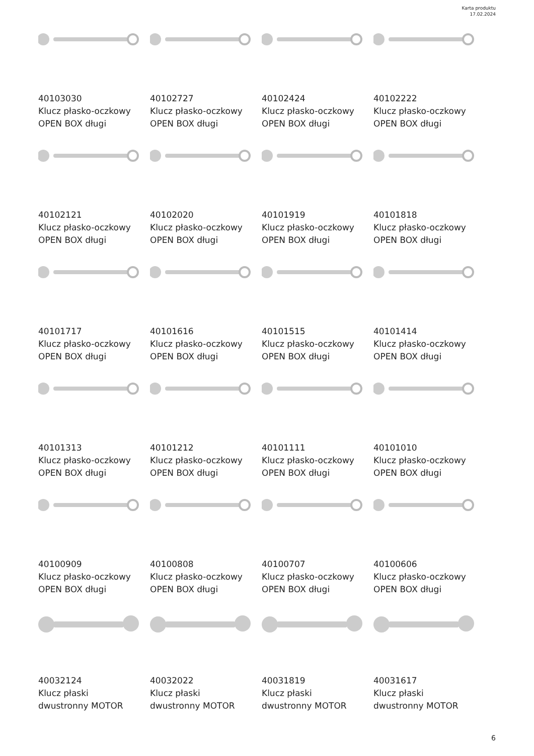Karta produktu
17.02.2024
40103030
Klucz płasko-oczkowy
OPEN BOX długi
40102727
Klucz płasko-oczkowy
OPEN BOX długi
40102424
Klucz płasko-oczkowy
OPEN BOX długi
40102222
Klucz płasko-oczkowy
OPEN BOX długi
40102121
Klucz płasko-oczkowy
OPEN BOX długi
40102020
Klucz płasko-oczkowy
OPEN BOX długi
40101919
Klucz płasko-oczkowy
OPEN BOX długi
40101818
Klucz płasko-oczkowy
OPEN BOX długi
40101717
Klucz płasko-oczkowy
OPEN BOX długi
40101616
Klucz płasko-oczkowy
OPEN BOX długi
40101515
Klucz płasko-oczkowy
OPEN BOX długi
40101414
Klucz płasko-oczkowy
OPEN BOX długi
40101313
Klucz płasko-oczkowy
OPEN BOX długi
40101212
Klucz płasko-oczkowy
OPEN BOX długi
40101111
Klucz płasko-oczkowy
OPEN BOX długi
40101010
Klucz płasko-oczkowy
OPEN BOX długi
40100909
Klucz płasko-oczkowy
OPEN BOX długi
40100808
Klucz płasko-oczkowy
OPEN BOX długi
40100707
Klucz płasko-oczkowy
OPEN BOX długi
40100606
Klucz płasko-oczkowy
OPEN BOX długi
40032124
Klucz płaski
dwustronny MOTOR
40032022
Klucz płaski
dwustronny MOTOR
40031819
Klucz płaski
dwustronny MOTOR
40031617
Klucz płaski
dwustronny MOTOR
6